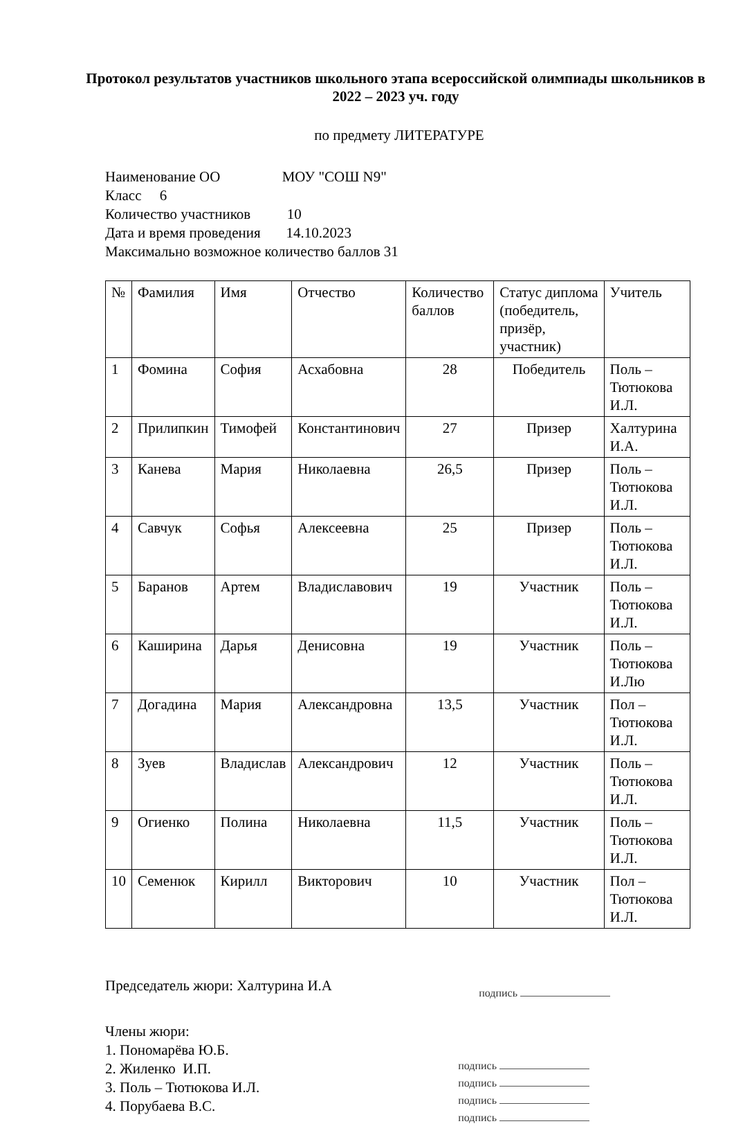Протокол результатов участников школьного этапа всероссийской олимпиады школьников в 2022 – 2023 уч. году
по предмету ЛИТЕРАТУРЕ
Наименование ОО МОУ "СОШ N9"
Класс 6
Количество участников 10
Дата и время проведения 14.10.2023
Максимально возможное количество баллов 31
| № | Фамилия | Имя | Отчество | Количество баллов | Статус диплома (победитель, призёр, участник) | Учитель |
| 1 | Фомина | София | Асхабовна | 28 | Победитель | Поль – Тютюкова И.Л. |
| 2 | Прилипкин | Тимофей | Константинович | 27 | Призер | Халтурина И.А. |
| 3 | Канева | Мария | Николаевна | 26,5 | Призер | Поль – Тютюкова И.Л. |
| 4 | Савчук | Софья | Алексеевна | 25 | Призер | Поль – Тютюкова И.Л. |
| 5 | Баранов | Артем | Владиславович | 19 | Участник | Поль – Тютюкова И.Л. |
| 6 | Каширина | Дарья | Денисовна | 19 | Участник | Поль – Тютюкова И.Лю |
| 7 | Догадина | Мария | Александровна | 13,5 | Участник | Пол – Тютюкова И.Л. |
| 8 | Зуев | Владислав | Александрович | 12 | Участник | Поль – Тютюкова И.Л. |
| 9 | Огиенко | Полина | Николаевна | 11,5 | Участник | Поль – Тютюкова И.Л. |
| 10 | Семенюк | Кирилл | Викторович | 10 | Участник | Пол – Тютюкова И.Л. |
Председатель жюри: Халтурина И.А
подпись
Члены жюри:
1. Пономарёва Ю.Б.
2. Жиленко И.П.
3. Поль – Тютюкова И.Л.
4. Порубаева В.С.
подпись
подпись
подпись
подпись